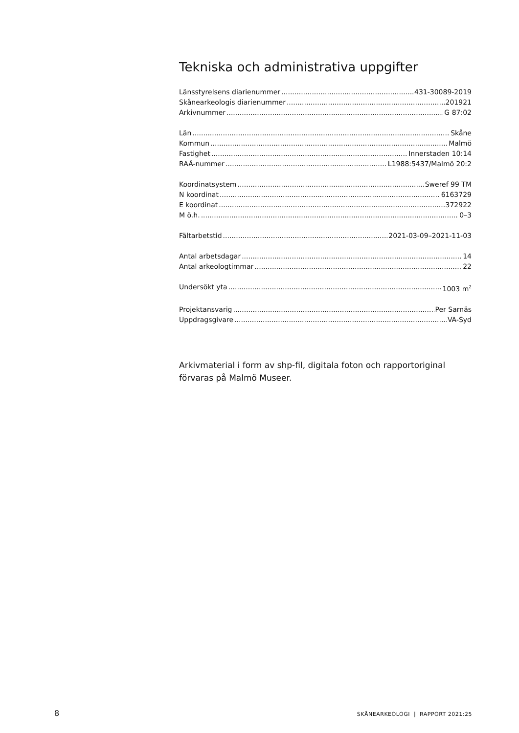Tekniska och administrativa uppgifter
Länsstyrelsens diarienummer 431-30089-2019
Skånearkeologis diarienummer 201921
Arkivnummer G 87:02
Län Skåne
Kommun Malmö
Fastighet Innerstaden 10:14
RAÄ-nummer L1988:5437/Malmö 20:2
Koordinatsystem Sweref 99 TM
N koordinat 6163729
E koordinat 372922
M ö.h. 0–3
Fältarbetstid 2021-03-09–2021-11-03
Antal arbetsdagar 14
Antal arkeologtimmar 22
Undersökt yta 1003 m<sup>2</sup>
Projektansvarig Per Sarnäs
Uppdragsgivare VA-Syd
Arkivmaterial i form av shp-fil, digitala foton och rapportoriginal förvaras på Malmö Museer.
8 SKÅNEARKEOLOGI | RAPPORT 2021:25